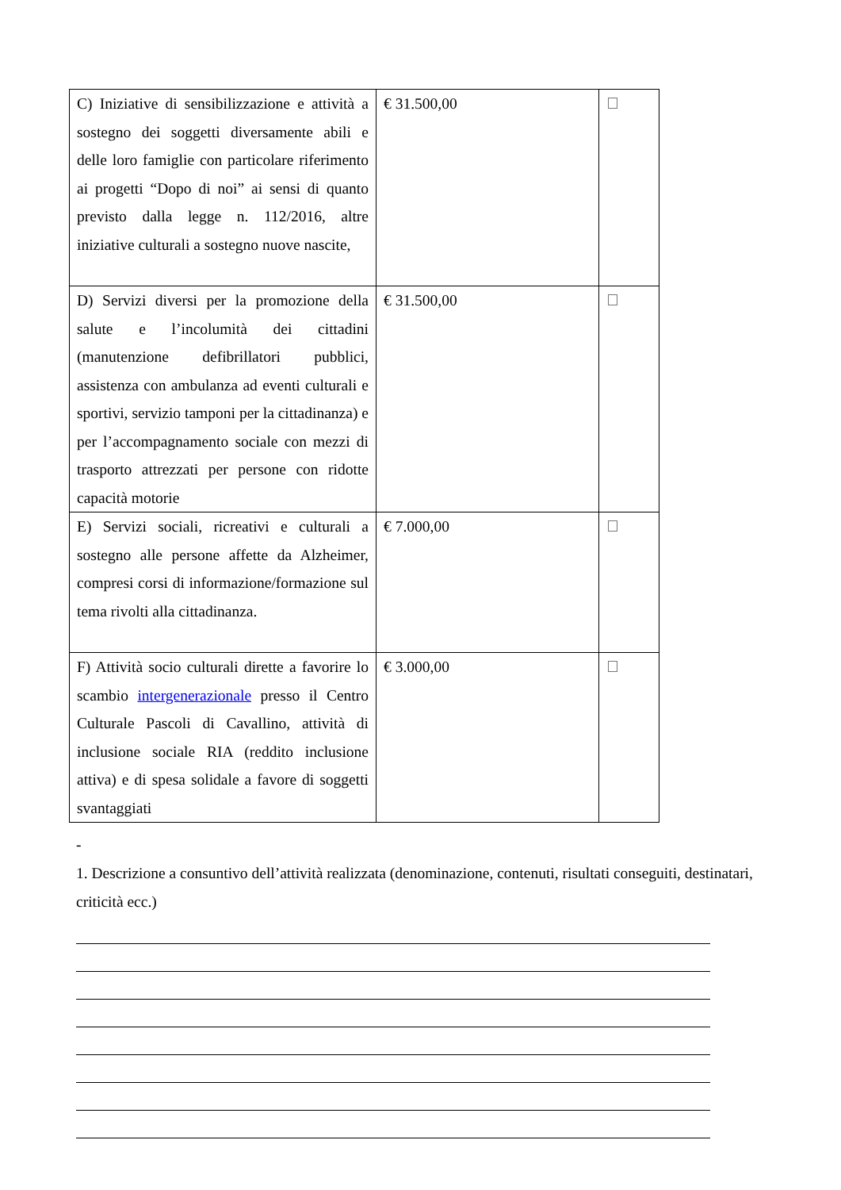| C) Iniziative di sensibilizzazione e attività a sostegno dei soggetti diversamente abili e delle loro famiglie con particolare riferimento ai progetti “Dopo di noi” ai sensi di quanto previsto dalla legge n. 112/2016, altre iniziative culturali a sostegno nuove nascite, | € 31.500,00 | |
| D) Servizi diversi per la promozione della salute e l’incolumità dei cittadini (manutenzione defibrillatori pubblici, assistenza con ambulanza ad eventi culturali e sportivi, servizio tamponi per la cittadinanza) e per l’accompagnamento sociale con mezzi di trasporto attrezzati per persone con ridotte capacità motorie | € 31.500,00 | |
| E) Servizi sociali, ricreativi e culturali a sostegno alle persone affette da Alzheimer, compresi corsi di informazione/formazione sul tema rivolti alla cittadinanza. | € 7.000,00 | |
| F) Attività socio culturali dirette a favorire lo scambio intergenerazionale presso il Centro Culturale Pascoli di Cavallino, attività di inclusione sociale RIA (reddito inclusione attiva) e di spesa solidale a favore di soggetti svantaggiati | € 3.000,00 | |
-
1. Descrizione a consuntivo dell’attività realizzata (denominazione, contenuti, risultati conseguiti, destinatari, criticità ecc.)